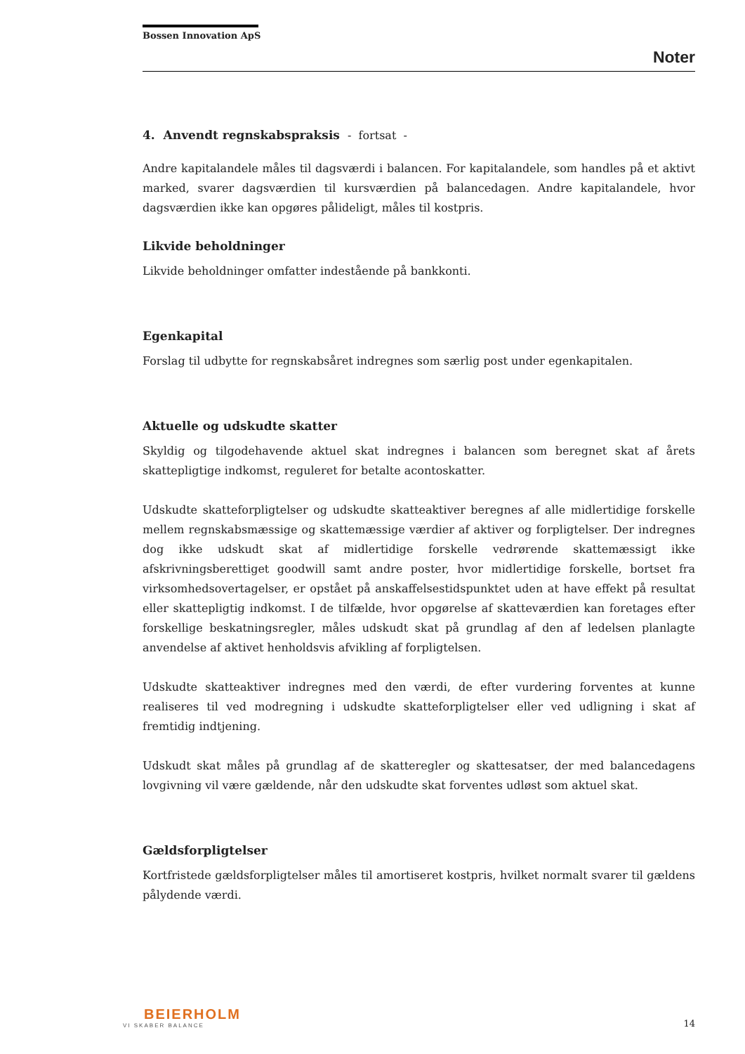Bossen Innovation ApS
Noter
4. Anvendt regnskabspraksis - fortsat -
Andre kapitalandele måles til dagsværdi i balancen. For kapitalandele, som handles på et aktivt marked, svarer dagsværdien til kursværdien på balancedagen. Andre kapitalandele, hvor dagsværdien ikke kan opgøres pålideligt, måles til kostpris.
Likvide beholdninger
Likvide beholdninger omfatter indestående på bankkonti.
Egenkapital
Forslag til udbytte for regnskabsåret indregnes som særlig post under egenkapitalen.
Aktuelle og udskudte skatter
Skyldig og tilgodehavende aktuel skat indregnes i balancen som beregnet skat af årets skattepligtige indkomst, reguleret for betalte acontoskatter.
Udskudte skatteforpligtelser og udskudte skatteaktiver beregnes af alle midlertidige forskelle mellem regnskabsmæssige og skattemæssige værdier af aktiver og forpligtelser. Der indregnes dog ikke udskudt skat af midlertidige forskelle vedrørende skattemæssigt ikke afskrivningsberettiget goodwill samt andre poster, hvor midlertidige forskelle, bortset fra virksomhedsovertagelser, er opstået på anskaffelsestidspunktet uden at have effekt på resultat eller skattepligtig indkomst. I de tilfælde, hvor opgørelse af skatteværdien kan foretages efter forskellige beskatningsregler, måles udskudt skat på grundlag af den af ledelsen planlagte anvendelse af aktivet henholdsvis afvikling af forpligtelsen.
Udskudte skatteaktiver indregnes med den værdi, de efter vurdering forventes at kunne realiseres til ved modregning i udskudte skatteforpligtelser eller ved udligning i skat af fremtidig indtjening.
Udskudt skat måles på grundlag af de skatteregler og skattesatser, der med balancedagens lovgivning vil være gældende, når den udskudte skat forventes udløst som aktuel skat.
Gældsforpligtelser
Kortfristede gældsforpligtelser måles til amortiseret kostpris, hvilket normalt svarer til gældens pålydende værdi.
BEIERHOLM
VI SKABER BALANCE
14